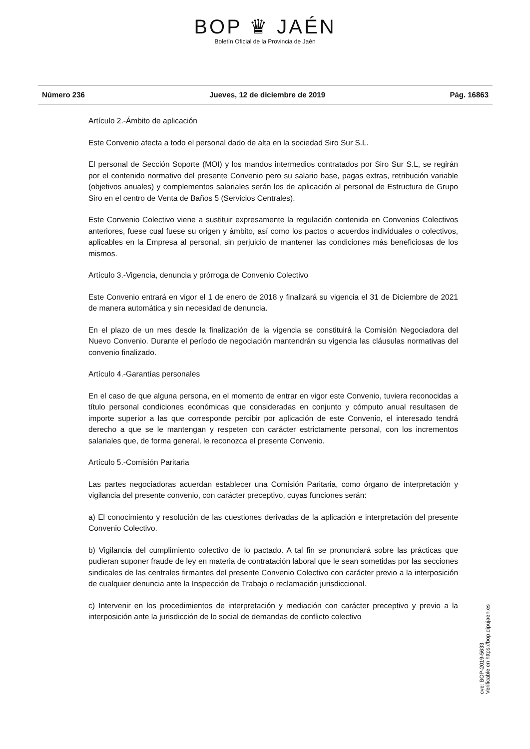BOP ♛ JAÉN
Boletín Oficial de la Provincia de Jaén
Número 236 Jueves, 12 de diciembre de 2019 Pág. 16863
Artículo 2.-Ámbito de aplicación
Este Convenio afecta a todo el personal dado de alta en la sociedad Siro Sur S.L.
El personal de Sección Soporte (MOI) y los mandos intermedios contratados por Siro Sur S.L, se regirán por el contenido normativo del presente Convenio pero su salario base, pagas extras, retribución variable (objetivos anuales) y complementos salariales serán los de aplicación al personal de Estructura de Grupo Siro en el centro de Venta de Baños 5 (Servicios Centrales).
Este Convenio Colectivo viene a sustituir expresamente la regulación contenida en Convenios Colectivos anteriores, fuese cual fuese su origen y ámbito, así como los pactos o acuerdos individuales o colectivos, aplicables en la Empresa al personal, sin perjuicio de mantener las condiciones más beneficiosas de los mismos.
Artículo 3.-Vigencia, denuncia y prórroga de Convenio Colectivo
Este Convenio entrará en vigor el 1 de enero de 2018 y finalizará su vigencia el 31 de Diciembre de 2021 de manera automática y sin necesidad de denuncia.
En el plazo de un mes desde la finalización de la vigencia se constituirá la Comisión Negociadora del Nuevo Convenio. Durante el período de negociación mantendrán su vigencia las cláusulas normativas del convenio finalizado.
Artículo 4.-Garantías personales
En el caso de que alguna persona, en el momento de entrar en vigor este Convenio, tuviera reconocidas a título personal condiciones económicas que consideradas en conjunto y cómputo anual resultasen de importe superior a las que corresponde percibir por aplicación de este Convenio, el interesado tendrá derecho a que se le mantengan y respeten con carácter estrictamente personal, con los incrementos salariales que, de forma general, le reconozca el presente Convenio.
Artículo 5.-Comisión Paritaria
Las partes negociadoras acuerdan establecer una Comisión Paritaria, como órgano de interpretación y vigilancia del presente convenio, con carácter preceptivo, cuyas funciones serán:
a) El conocimiento y resolución de las cuestiones derivadas de la aplicación e interpretación del presente Convenio Colectivo.
b) Vigilancia del cumplimiento colectivo de lo pactado. A tal fin se pronunciará sobre las prácticas que pudieran suponer fraude de ley en materia de contratación laboral que le sean sometidas por las secciones sindicales de las centrales firmantes del presente Convenio Colectivo con carácter previo a la interposición de cualquier denuncia ante la Inspección de Trabajo o reclamación jurisdiccional.
c) Intervenir en los procedimientos de interpretación y mediación con carácter preceptivo y previo a la interposición ante la jurisdicción de lo social de demandas de conflicto colectivo
cve: BOP-2019-5633
Verificable en https://bop.dipujaen.es